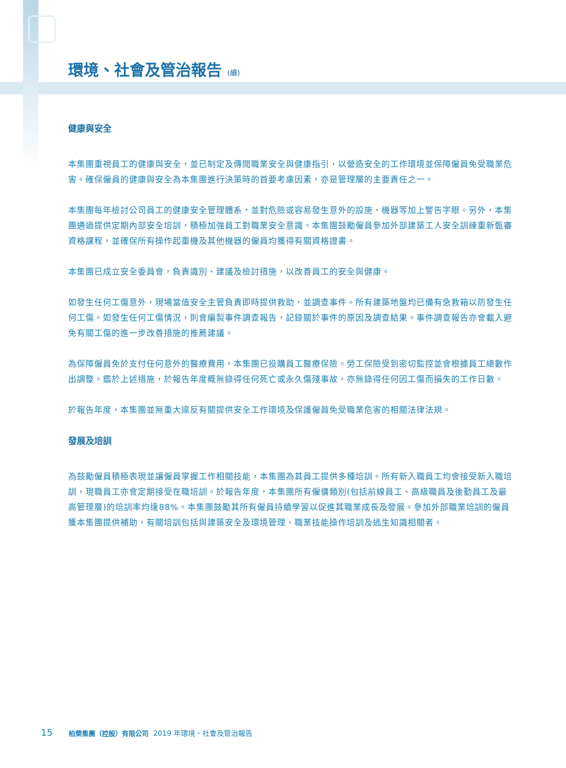環境、社會及管治報告 (續)
健康與安全
本集團重視員工的健康與安全，並已制定及傳閱職業安全與健康指引，以營造安全的工作環境並保障僱員免受職業危害。確保僱員的健康與安全為本集團進行決策時的首要考慮因素，亦是管理層的主要責任之一。
本集團每年檢討公司員工的健康安全管理體系，並對危險或容易發生意外的設施、機器等加上警告字眼。另外，本集團通過提供定期內部安全培訓，積極加強員工對職業安全意識。本集團鼓勵僱員參加外部建築工人安全訓練重新甄審資格課程，並確保所有操作起重機及其他機器的僱員均獲得有關資格證書。
本集團已成立安全委員會，負責識別、建議及檢討措施，以改善員工的安全與健康。
如發生任何工傷意外，現場當值安全主管負責即時提供救助，並調查事件。所有建築地盤均已備有急救箱以防發生任何工傷。如發生任何工傷情況，則會編製事件調查報告，記錄關於事件的原因及調查結果。事件調查報告亦會載入避免有關工傷的進一步改善措施的推薦建議。
為保障僱員免於支付任何意外的醫療費用，本集團已投購員工醫療保險。勞工保險受到密切監控並會根據員工總數作出調整。鑑於上述措施，於報告年度概無錄得任何死亡或永久傷殘事故，亦無錄得任何因工傷而損失的工作日數。
於報告年度，本集團並無重大違反有關提供安全工作環境及保護僱員免受職業危害的相關法律法規。
發展及培訓
為鼓勵僱員積極表現並讓僱員掌握工作相關技能，本集團為其員工提供多種培訓。所有新入職員工均會接受新入職培訓，現職員工亦會定期接受在職培訓。於報告年度，本集團所有僱傭類別(包括前線員工、高級職員及後勤員工及最高管理層)的培訓率均達88%。本集團鼓勵其所有僱員持續學習以促進其職業成長及發展。參加外部職業培訓的僱員獲本集團提供補助，有關培訓包括與建築安全及環境管理、職業技能操作培訓及逃生知識相關者。
15 柏榮集團（控股）有限公司 2019 年環境、社會及管治報告